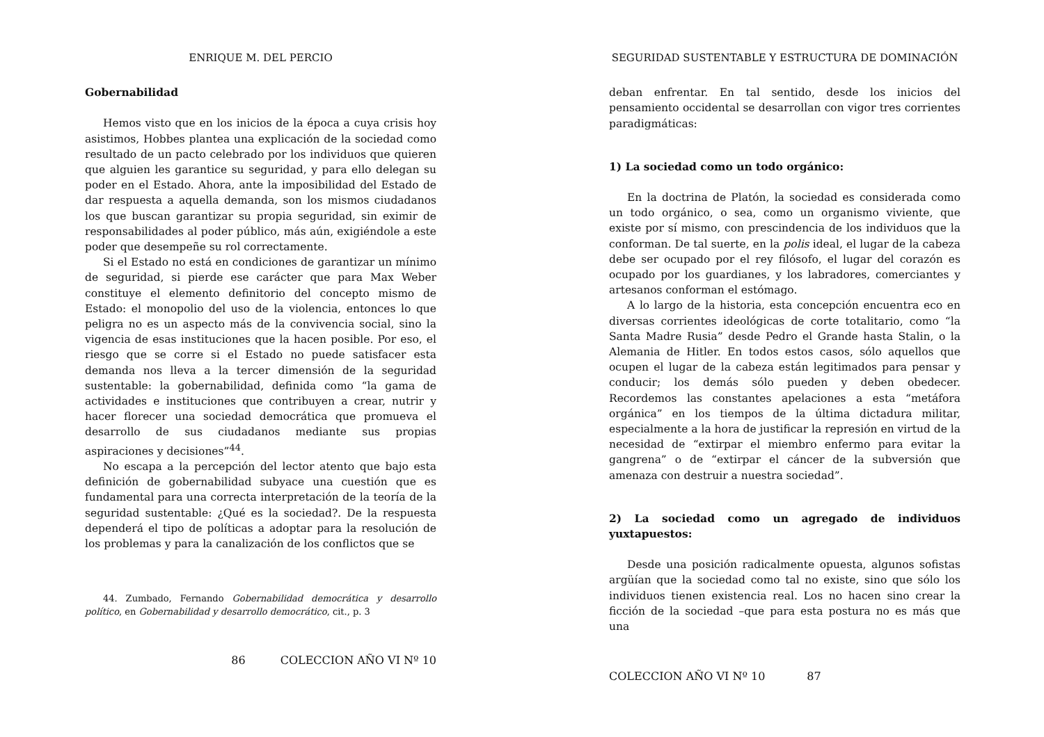ENRIQUE M. DEL PERCIO
Gobernabilidad
Hemos visto que en los inicios de la época a cuya crisis hoy asistimos, Hobbes plantea una explicación de la sociedad como resultado de un pacto celebrado por los individuos que quieren que alguien les garantice su seguridad, y para ello delegan su poder en el Estado. Ahora, ante la imposibilidad del Estado de dar respuesta a aquella demanda, son los mismos ciudadanos los que buscan garantizar su propia seguridad, sin eximir de responsabilidades al poder público, más aún, exigiéndole a este poder que desempeñe su rol correctamente.
Si el Estado no está en condiciones de garantizar un mínimo de seguridad, si pierde ese carácter que para Max Weber constituye el elemento definitorio del concepto mismo de Estado: el monopolio del uso de la violencia, entonces lo que peligra no es un aspecto más de la convivencia social, sino la vigencia de esas instituciones que la hacen posible. Por eso, el riesgo que se corre si el Estado no puede satisfacer esta demanda nos lleva a la tercer dimensión de la seguridad sustentable: la gobernabilidad, definida como “la gama de actividades e instituciones que contribuyen a crear, nutrir y hacer florecer una sociedad democrática que promueva el desarrollo de sus ciudadanos mediante sus propias aspiraciones y decisiones”<sup>44</sup>.
No escapa a la percepción del lector atento que bajo esta definición de gobernabilidad subyace una cuestión que es fundamental para una correcta interpretación de la teoría de la seguridad sustentable: ¿Qué es la sociedad?. De la respuesta dependerá el tipo de políticas a adoptar para la resolución de los problemas y para la canalización de los conflictos que se
44. Zumbado, Fernando Gobernabilidad democrática y desarrollo político, en Gobernabilidad y desarrollo democrático, cit., p. 3
86 COLECCION AÑO VI Nº 10
SEGURIDAD SUSTENTABLE Y ESTRUCTURA DE DOMINACIÓN
deban enfrentar. En tal sentido, desde los inicios del pensamiento occidental se desarrollan con vigor tres corrientes paradigmáticas:
1) La sociedad como un todo orgánico:
En la doctrina de Platón, la sociedad es considerada como un todo orgánico, o sea, como un organismo viviente, que existe por sí mismo, con prescindencia de los individuos que la conforman. De tal suerte, en la polis ideal, el lugar de la cabeza debe ser ocupado por el rey filósofo, el lugar del corazón es ocupado por los guardianes, y los labradores, comerciantes y artesanos conforman el estómago.
A lo largo de la historia, esta concepción encuentra eco en diversas corrientes ideológicas de corte totalitario, como “la Santa Madre Rusia” desde Pedro el Grande hasta Stalin, o la Alemania de Hitler. En todos estos casos, sólo aquellos que ocupen el lugar de la cabeza están legitimados para pensar y conducir; los demás sólo pueden y deben obedecer. Recordemos las constantes apelaciones a esta “metáfora orgánica” en los tiempos de la última dictadura militar, especialmente a la hora de justificar la represión en virtud de la necesidad de “extirpar el miembro enfermo para evitar la gangrena” o de “extirpar el cáncer de la subversión que amenaza con destruir a nuestra sociedad”.
2) La sociedad como un agregado de individuos yuxtapuestos:
Desde una posición radicalmente opuesta, algunos sofistas argüían que la sociedad como tal no existe, sino que sólo los individuos tienen existencia real. Los no hacen sino crear la ficción de la sociedad –que para esta postura no es más que una
COLECCION AÑO VI Nº 10 87